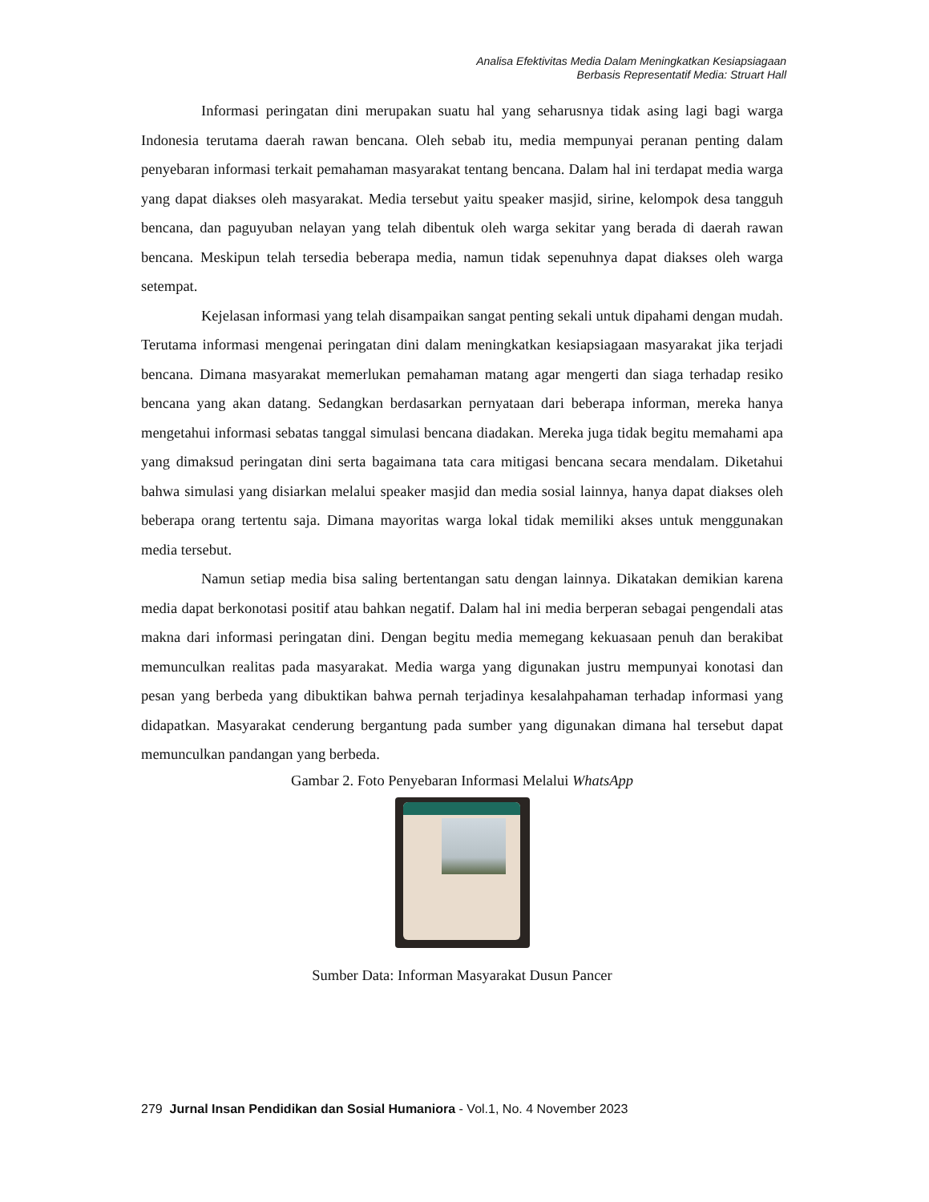Analisa Efektivitas Media Dalam Meningkatkan Kesiapsiagaan
Berbasis Representatif Media: Struart Hall
Informasi peringatan dini merupakan suatu hal yang seharusnya tidak asing lagi bagi warga Indonesia terutama daerah rawan bencana. Oleh sebab itu, media mempunyai peranan penting dalam penyebaran informasi terkait pemahaman masyarakat tentang bencana. Dalam hal ini terdapat media warga yang dapat diakses oleh masyarakat. Media tersebut yaitu speaker masjid, sirine, kelompok desa tangguh bencana, dan paguyuban nelayan yang telah dibentuk oleh warga sekitar yang berada di daerah rawan bencana. Meskipun telah tersedia beberapa media, namun tidak sepenuhnya dapat diakses oleh warga setempat.
Kejelasan informasi yang telah disampaikan sangat penting sekali untuk dipahami dengan mudah. Terutama informasi mengenai peringatan dini dalam meningkatkan kesiapsiagaan masyarakat jika terjadi bencana. Dimana masyarakat memerlukan pemahaman matang agar mengerti dan siaga terhadap resiko bencana yang akan datang. Sedangkan berdasarkan pernyataan dari beberapa informan, mereka hanya mengetahui informasi sebatas tanggal simulasi bencana diadakan. Mereka juga tidak begitu memahami apa yang dimaksud peringatan dini serta bagaimana tata cara mitigasi bencana secara mendalam. Diketahui bahwa simulasi yang disiarkan melalui speaker masjid dan media sosial lainnya, hanya dapat diakses oleh beberapa orang tertentu saja. Dimana mayoritas warga lokal tidak memiliki akses untuk menggunakan media tersebut.
Namun setiap media bisa saling bertentangan satu dengan lainnya. Dikatakan demikian karena media dapat berkonotasi positif atau bahkan negatif. Dalam hal ini media berperan sebagai pengendali atas makna dari informasi peringatan dini. Dengan begitu media memegang kekuasaan penuh dan berakibat memunculkan realitas pada masyarakat. Media warga yang digunakan justru mempunyai konotasi dan pesan yang berbeda yang dibuktikan bahwa pernah terjadinya kesalahpahaman terhadap informasi yang didapatkan. Masyarakat cenderung bergantung pada sumber yang digunakan dimana hal tersebut dapat memunculkan pandangan yang berbeda.
Gambar 2. Foto Penyebaran Informasi Melalui WhatsApp
Sumber Data: Informan Masyarakat Dusun Pancer
279 Jurnal Insan Pendidikan dan Sosial Humaniora - Vol.1, No. 4 November 2023